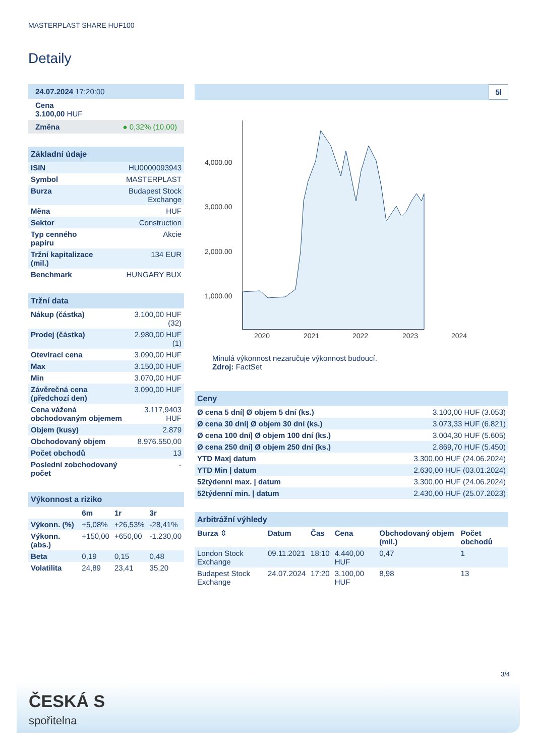MASTERPLAST SHARE HUF100
Detaily
| 24.07.2024 17:20:00 |
| Cena 3.100,00 HUF |
| Změna ● 0,32% (10,00) |
| Základní údaje | |
| ISIN | HU0000093943 |
| Symbol | MASTERPLAST |
| Burza | Budapest Stock Exchange |
| Měna | HUF |
| Sektor | Construction |
| Typ cenného papíru | Akcie |
| Tržní kapitalizace (mil.) | 134 EUR |
| Benchmark | HUNGARY BUX |
| Tržní data | |
| Nákup (částka) | 3.100,00 HUF (32) |
| Prodej (částka) | 2.980,00 HUF (1) |
| Otevírací cena | 3.090,00 HUF |
| Max | 3.150,00 HUF |
| Min | 3.070,00 HUF |
| Závěrečná cena (předchozí den) | 3.090,00 HUF |
| Cena vážená obchodovaným objemem | 3.117,9403 HUF |
| Objem (kusy) | 2.879 |
| Obchodovaný objem | 8.976.550,00 |
| Počet obchodů | 13 |
| Poslední zobchodovaný počet | - |
| Výkonnost a riziko | | | |
| | 6m | 1r | 3r |
| Výkonn. (%) | +5,08% | +26,53% | -28,41% |
| Výkonn. (abs.) | +150,00 | +650,00 | -1.230,00 |
| Beta | 0,19 | 0,15 | 0,48 |
| Volatilita | 24,89 | 23,41 | 35,20 |
5l
4,000.00
3,000.00
2,000.00
1,000.00
2020
2021
2022
2023
2024
Minulá výkonnost nezaručuje výkonnost budoucí.
Zdroj: FactSet
| Ceny | |
| Ø cena 5 dní/ Ø objem 5 dní (ks.) | 3.100,00 HUF (3.053) |
| Ø cena 30 dní/ Ø objem 30 dní (ks.) | 3.073,33 HUF (6.821) |
| Ø cena 100 dní/ Ø objem 100 dní (ks.) | 3.004,30 HUF (5.605) |
| Ø cena 250 dní/ Ø objem 250 dní (ks.) | 2.869,70 HUF (5.450) |
| YTD Max/ datum | 3.300,00 HUF (24.06.2024) |
| YTD Min / datum | 2.630,00 HUF (03.01.2024) |
| 52týdenní max. / datum | 3.300,00 HUF (24.06.2024) |
| 52týdenní min. / datum | 2.430,00 HUF (25.07.2023) |
| Arbitrážní výhledy | | | | | |
| Burza ⇳ | Datum | Čas | Cena | Obchodovaný objem (mil.) | Počet obchodů |
| London Stock Exchange | 09.11.2021 | 18:10 | 4.440,00 HUF | 0,47 | 1 |
| Budapest Stock Exchange | 24.07.2024 | 17:20 | 3.100,00 HUF | 8,98 | 13 |
3/4
ČESKÁ S
spořitelna